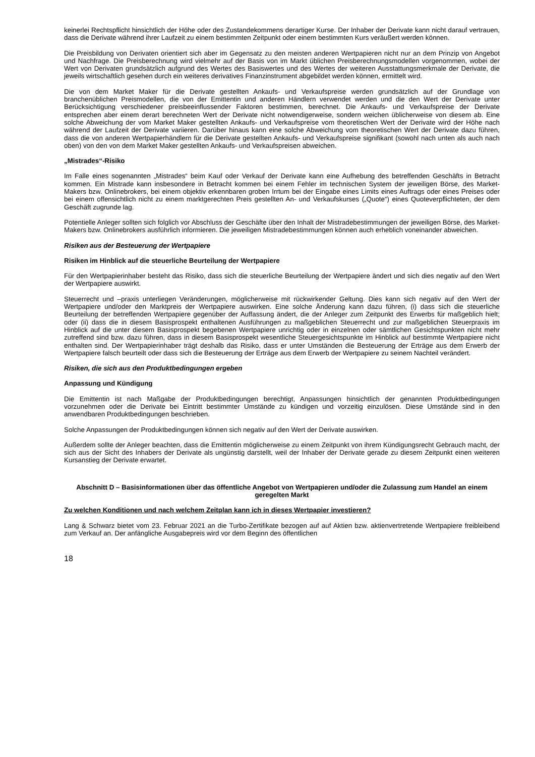keinerlei Rechtspflicht hinsichtlich der Höhe oder des Zustandekommens derartiger Kurse. Der Inhaber der Derivate kann nicht darauf vertrauen, dass die Derivate während ihrer Laufzeit zu einem bestimmten Zeitpunkt oder einem bestimmten Kurs veräußert werden können.
Die Preisbildung von Derivaten orientiert sich aber im Gegensatz zu den meisten anderen Wertpapieren nicht nur an dem Prinzip von Angebot und Nachfrage. Die Preisberechnung wird vielmehr auf der Basis von im Markt üblichen Preisberechnungsmodellen vorgenommen, wobei der Wert von Derivaten grundsätzlich aufgrund des Wertes des Basiswertes und des Wertes der weiteren Ausstattungsmerkmale der Derivate, die jeweils wirtschaftlich gesehen durch ein weiteres derivatives Finanzinstrument abgebildet werden können, ermittelt wird.
Die von dem Market Maker für die Derivate gestellten Ankaufs- und Verkaufspreise werden grundsätzlich auf der Grundlage von branchenüblichen Preismodellen, die von der Emittentin und anderen Händlern verwendet werden und die den Wert der Derivate unter Berücksichtigung verschiedener preisbeeinflussender Faktoren bestimmen, berechnet. Die Ankaufs- und Verkaufspreise der Derivate entsprechen aber einem derart berechneten Wert der Derivate nicht notwendigerweise, sondern weichen üblicherweise von diesem ab. Eine solche Abweichung der vom Market Maker gestellten Ankaufs- und Verkaufspreise vom theoretischen Wert der Derivate wird der Höhe nach während der Laufzeit der Derivate variieren. Darüber hinaus kann eine solche Abweichung vom theoretischen Wert der Derivate dazu führen, dass die von anderen Wertpapierhändlern für die Derivate gestellten Ankaufs- und Verkaufspreise signifikant (sowohl nach unten als auch nach oben) von den von dem Market Maker gestellten Ankaufs- und Verkaufspreisen abweichen.
„Mistrades“-Risiko
Im Falle eines sogenannten „Mistrades“ beim Kauf oder Verkauf der Derivate kann eine Aufhebung des betreffenden Geschäfts in Betracht kommen. Ein Mistrade kann insbesondere in Betracht kommen bei einem Fehler im technischen System der jeweiligen Börse, des Market-Makers bzw. Onlinebrokers, bei einem objektiv erkennbaren groben Irrtum bei der Eingabe eines Limits eines Auftrags oder eines Preises oder bei einem offensichtlich nicht zu einem marktgerechten Preis gestellten An- und Verkaufskurses („Quote“) eines Quoteverpflichteten, der dem Geschäft zugrunde lag.
Potentielle Anleger sollten sich folglich vor Abschluss der Geschäfte über den Inhalt der Mistradebestimmungen der jeweiligen Börse, des Market-Makers bzw. Onlinebrokers ausführlich informieren. Die jeweiligen Mistradebestimmungen können auch erheblich voneinander abweichen.
Risiken aus der Besteuerung der Wertpapiere
Risiken im Hinblick auf die steuerliche Beurteilung der Wertpapiere
Für den Wertpapierinhaber besteht das Risiko, dass sich die steuerliche Beurteilung der Wertpapiere ändert und sich dies negativ auf den Wert der Wertpapiere auswirkt.
Steuerrecht und –praxis unterliegen Veränderungen, möglicherweise mit rückwirkender Geltung. Dies kann sich negativ auf den Wert der Wertpapiere und/oder den Marktpreis der Wertpapiere auswirken. Eine solche Änderung kann dazu führen, (i) dass sich die steuerliche Beurteilung der betreffenden Wertpapiere gegenüber der Auffassung ändert, die der Anleger zum Zeitpunkt des Erwerbs für maßgeblich hielt; oder (ii) dass die in diesem Basisprospekt enthaltenen Ausführungen zu maßgeblichen Steuerrecht und zur maßgeblichen Steuerpraxis im Hinblick auf die unter diesem Basisprospekt begebenen Wertpapiere unrichtig oder in einzelnen oder sämtlichen Gesichtspunkten nicht mehr zutreffend sind bzw. dazu führen, dass in diesem Basisprospekt wesentliche Steuergesichtspunkte im Hinblick auf bestimmte Wertpapiere nicht enthalten sind. Der Wertpapierinhaber trägt deshalb das Risiko, dass er unter Umständen die Besteuerung der Erträge aus dem Erwerb der Wertpapiere falsch beurteilt oder dass sich die Besteuerung der Erträge aus dem Erwerb der Wertpapiere zu seinem Nachteil verändert.
Risiken, die sich aus den Produktbedingungen ergeben
Anpassung und Kündigung
Die Emittentin ist nach Maßgabe der Produktbedingungen berechtigt, Anpassungen hinsichtlich der genannten Produktbedingungen vorzunehmen oder die Derivate bei Eintritt bestimmter Umstände zu kündigen und vorzeitig einzulösen. Diese Umstände sind in den anwendbaren Produktbedingungen beschrieben.
Solche Anpassungen der Produktbedingungen können sich negativ auf den Wert der Derivate auswirken.
Außerdem sollte der Anleger beachten, dass die Emittentin möglicherweise zu einem Zeitpunkt von ihrem Kündigungsrecht Gebrauch macht, der sich aus der Sicht des Inhabers der Derivate als ungünstig darstellt, weil der Inhaber der Derivate gerade zu diesem Zeitpunkt einen weiteren Kursanstieg der Derivate erwartet.
Abschnitt D – Basisinformationen über das öffentliche Angebot von Wertpapieren und/oder die Zulassung zum Handel an einem geregelten Markt
Zu welchen Konditionen und nach welchem Zeitplan kann ich in dieses Wertpapier investieren?
Lang & Schwarz bietet vom 23. Februar 2021 an die Turbo-Zertifikate bezogen auf auf Aktien bzw. aktienvertretende Wertpapiere freibleibend zum Verkauf an. Der anfängliche Ausgabepreis wird vor dem Beginn des öffentlichen
18